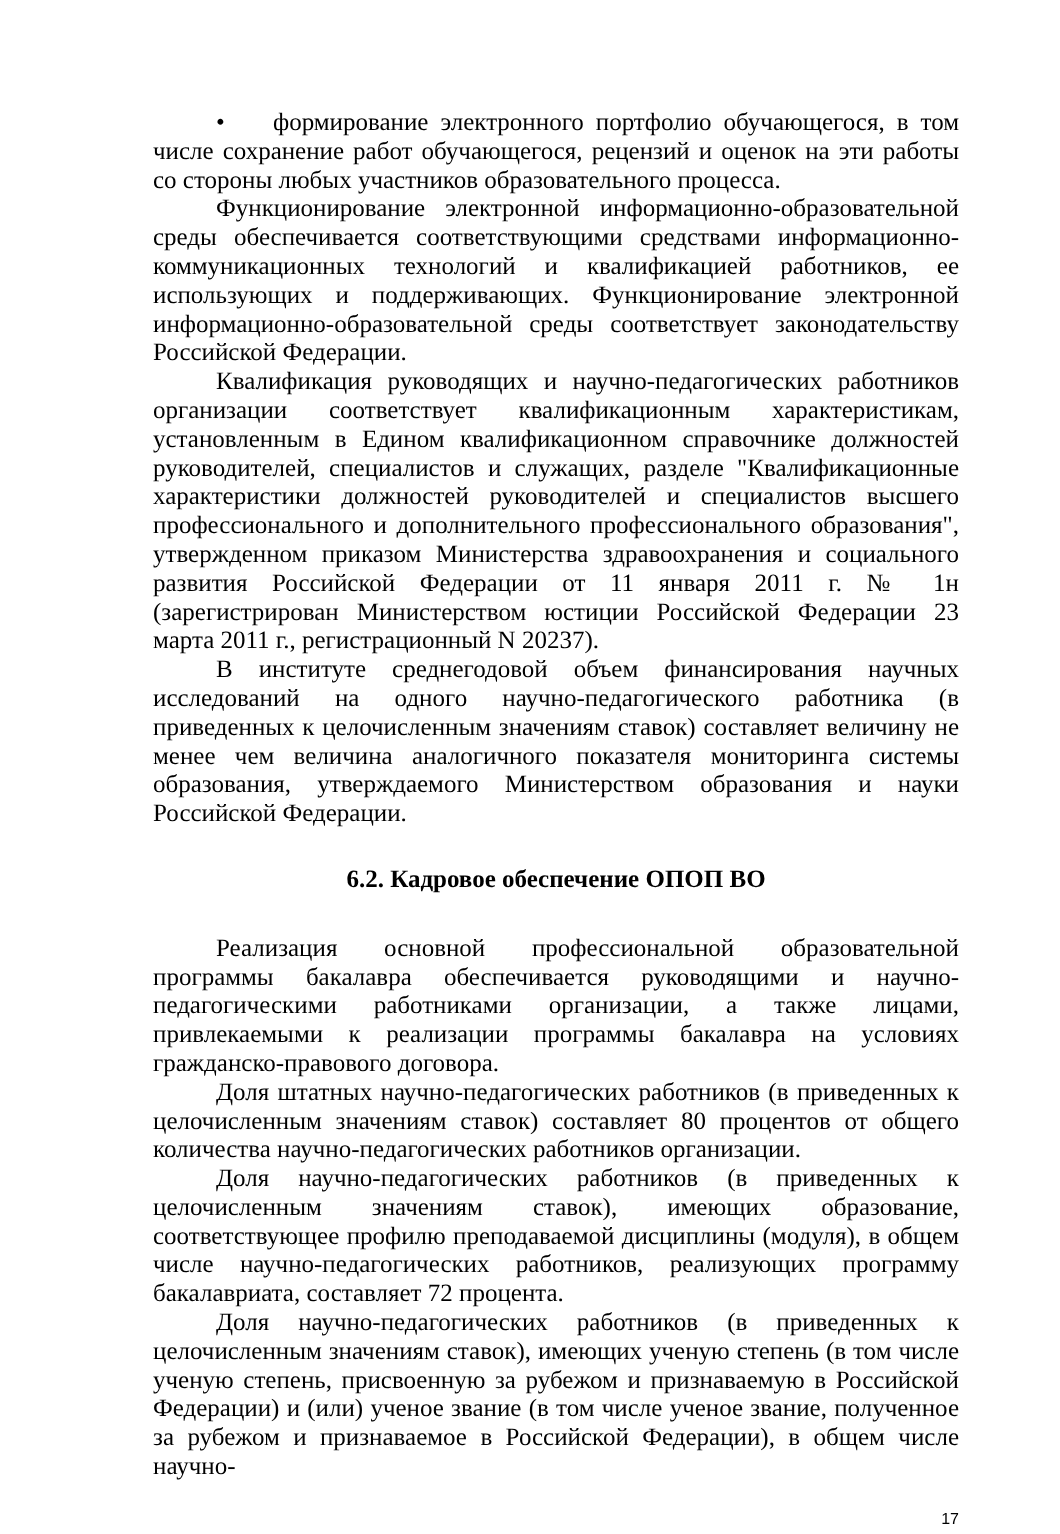• формирование электронного портфолио обучающегося, в том числе сохранение работ обучающегося, рецензий и оценок на эти работы со стороны любых участников образовательного процесса.
Функционирование электронной информационно-образовательной среды обеспечивается соответствующими средствами информационно-коммуникационных технологий и квалификацией работников, ее использующих и поддерживающих. Функционирование электронной информационно-образовательной среды соответствует законодательству Российской Федерации.
Квалификация руководящих и научно-педагогических работников организации соответствует квалификационным характеристикам, установленным в Едином квалификационном справочнике должностей руководителей, специалистов и служащих, разделе "Квалификационные характеристики должностей руководителей и специалистов высшего профессионального и дополнительного профессионального образования", утвержденном приказом Министерства здравоохранения и социального развития Российской Федерации от 11 января 2011 г. № 1н (зарегистрирован Министерством юстиции Российской Федерации 23 марта 2011 г., регистрационный N 20237).
В институте среднегодовой объем финансирования научных исследований на одного научно-педагогического работника (в приведенных к целочисленным значениям ставок) составляет величину не менее чем величина аналогичного показателя мониторинга системы образования, утверждаемого Министерством образования и науки Российской Федерации.
6.2. Кадровое обеспечение ОПОП ВО
Реализация основной профессиональной образовательной программы бакалавра обеспечивается руководящими и научно-педагогическими работниками организации, а также лицами, привлекаемыми к реализации программы бакалавра на условиях гражданско-правового договора.
Доля штатных научно-педагогических работников (в приведенных к целочисленным значениям ставок) составляет 80 процентов от общего количества научно-педагогических работников организации.
Доля научно-педагогических работников (в приведенных к целочисленным значениям ставок), имеющих образование, соответствующее профилю преподаваемой дисциплины (модуля), в общем числе научно-педагогических работников, реализующих программу бакалавриата, составляет 72 процента.
Доля научно-педагогических работников (в приведенных к целочисленным значениям ставок), имеющих ученую степень (в том числе ученую степень, присвоенную за рубежом и признаваемую в Российской Федерации) и (или) ученое звание (в том числе ученое звание, полученное за рубежом и признаваемое в Российской Федерации), в общем числе научно-
17